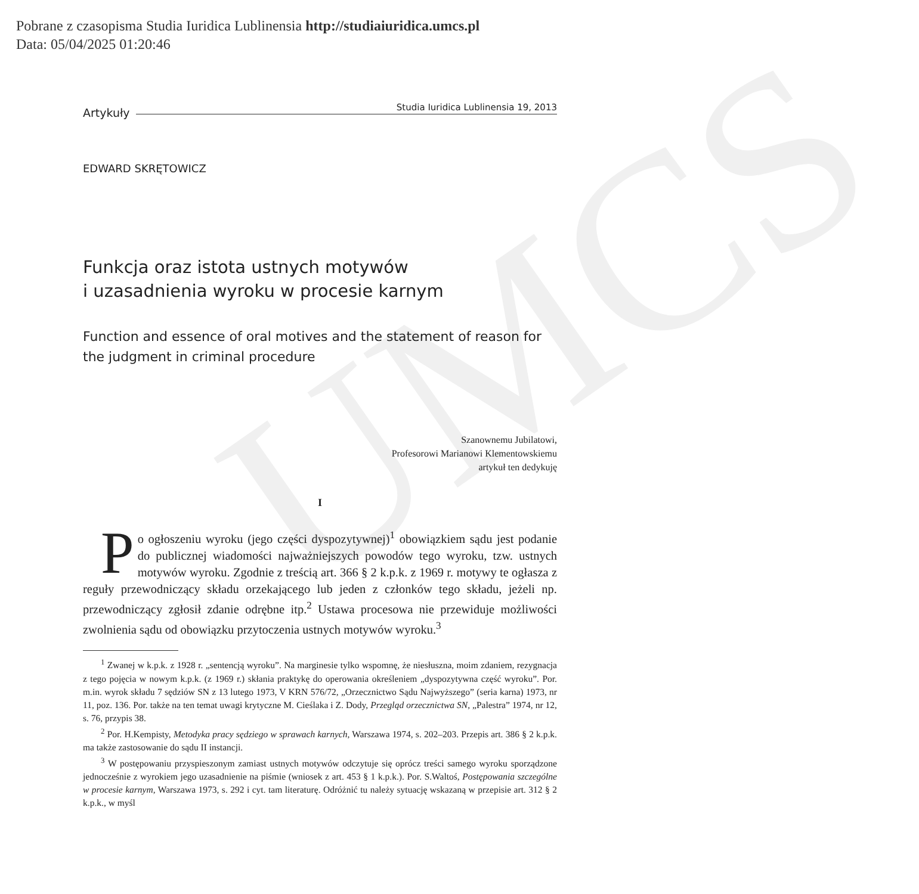UMCS
Pobrane z czasopisma Studia Iuridica Lublinensia http://studiaiuridica.umcs.pl
Data: 05/04/2025 01:20:46
Artykuły Studia Iuridica Lublinensia 19, 2013
EDWARD SKRĘTOWICZ
Funkcja oraz istota ustnych motywów
i uzasadnienia wyroku w procesie karnym
Function and essence of oral motives and the statement of reason for the judgment in criminal procedure
Szanownemu Jubilatowi,
Profesorowi Marianowi Klementowskiemu
artykuł ten dedykuję
I
Po ogłoszeniu wyroku (jego części dyspozytywnej)<sup>1</sup> obowiązkiem sądu jest podanie do publicznej wiadomości najważniejszych powodów tego wyroku, tzw. ustnych motywów wyroku. Zgodnie z treścią art. 366 § 2 k.p.k. z 1969 r. motywy te ogłasza z reguły przewodniczący składu orzekającego lub jeden z członków tego składu, jeżeli np. przewodniczący zgłosił zdanie odrębne itp.<sup>2</sup> Ustawa procesowa nie przewiduje możliwości zwolnienia sądu od obowiązku przytoczenia ustnych motywów wyroku.<sup>3</sup>
<sup>1</sup> Zwanej w k.p.k. z 1928 r. „sentencją wyroku”. Na marginesie tylko wspomnę, że niesłuszna, moim zdaniem, rezygnacja z tego pojęcia w nowym k.p.k. (z 1969 r.) skłania praktykę do operowania określeniem „dyspozytywna część wyroku”. Por. m.in. wyrok składu 7 sędziów SN z 13 lutego 1973, V KRN 576/72, „Orzecznictwo Sądu Najwyższego” (seria karna) 1973, nr 11, poz. 136. Por. także na ten temat uwagi krytyczne M. Cieślaka i Z. Dody, Przegląd orzecznictwa SN, „Palestra” 1974, nr 12, s. 76, przypis 38.
<sup>2</sup> Por. H.Kempisty, Metodyka pracy sędziego w sprawach karnych, Warszawa 1974, s. 202–203. Przepis art. 386 § 2 k.p.k. ma także zastosowanie do sądu II instancji.
<sup>3</sup> W postępowaniu przyspieszonym zamiast ustnych motywów odczytuje się oprócz treści samego wyroku sporządzone jednocześnie z wyrokiem jego uzasadnienie na piśmie (wniosek z art. 453 § 1 k.p.k.). Por. S.Waltoś, Postępowania szczególne w procesie karnym, Warszawa 1973, s. 292 i cyt. tam literaturę. Odróżnić tu należy sytuację wskazaną w przepisie art. 312 § 2 k.p.k., w myśl